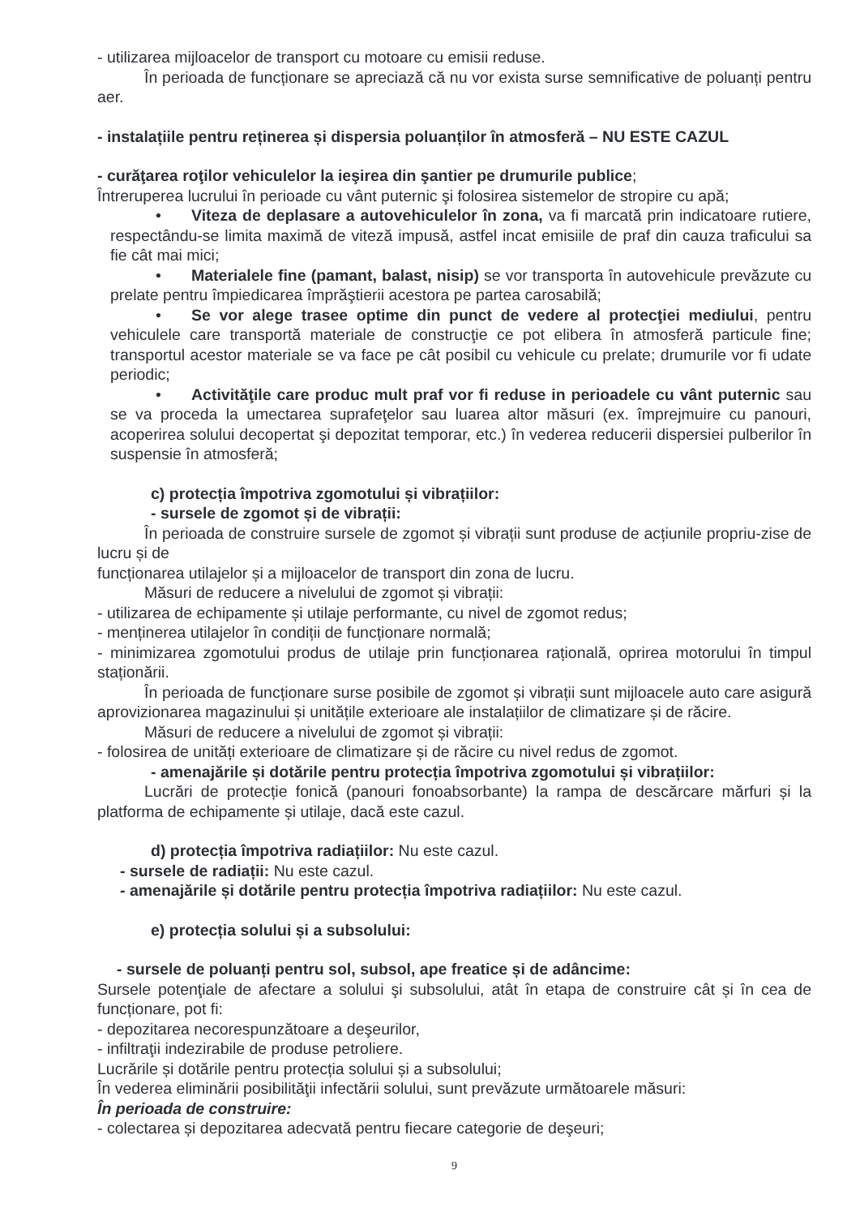- utilizarea mijloacelor de transport cu motoare cu emisii reduse.
În perioada de funcționare se apreciază că nu vor exista surse semnificative de poluanți pentru aer.
- instalațiile pentru reținerea și dispersia poluanților în atmosferă – NU ESTE CAZUL
- curăţarea roţilor vehiculelor la ieşirea din şantier pe drumurile publice;
Întreruperea lucrului în perioade cu vânt puternic şi folosirea sistemelor de stropire cu apă;
• Viteza de deplasare a autovehiculelor în zona, va fi marcată prin indicatoare rutiere, respectându-se limita maximă de viteză impusă, astfel incat emisiile de praf din cauza traficului sa fie cât mai mici;
• Materialele fine (pamant, balast, nisip) se vor transporta în autovehicule prevăzute cu prelate pentru împiedicarea împrăştierii acestora pe partea carosabilă;
• Se vor alege trasee optime din punct de vedere al protecţiei mediului, pentru vehiculele care transportă materiale de construcţie ce pot elibera în atmosferă particule fine; transportul acestor materiale se va face pe cât posibil cu vehicule cu prelate; drumurile vor fi udate periodic;
• Activităţile care produc mult praf vor fi reduse in perioadele cu vânt puternic sau se va proceda la umectarea suprafeţelor sau luarea altor măsuri (ex. împrejmuire cu panouri, acoperirea solului decopertat şi depozitat temporar, etc.) în vederea reducerii dispersiei pulberilor în suspensie în atmosferă;
c) protecția împotriva zgomotului și vibrațiilor:
- sursele de zgomot și de vibrații:
În perioada de construire sursele de zgomot și vibrații sunt produse de acțiunile propriu-zise de lucru și de
funcționarea utilajelor și a mijloacelor de transport din zona de lucru.
Măsuri de reducere a nivelului de zgomot și vibrații:
- utilizarea de echipamente și utilaje performante, cu nivel de zgomot redus;
- menținerea utilajelor în condiții de funcționare normală;
- minimizarea zgomotului produs de utilaje prin funcționarea rațională, oprirea motorului în timpul staționării.
În perioada de funcționare surse posibile de zgomot și vibrații sunt mijloacele auto care asigură aprovizionarea magazinului și unitățile exterioare ale instalațiilor de climatizare și de răcire.
Măsuri de reducere a nivelului de zgomot și vibrații:
- folosirea de unități exterioare de climatizare și de răcire cu nivel redus de zgomot.
- amenajările și dotările pentru protecția împotriva zgomotului și vibrațiilor:
Lucrări de protecție fonică (panouri fonoabsorbante) la rampa de descărcare mărfuri și la platforma de echipamente și utilaje, dacă este cazul.
d) protecția împotriva radiațiilor: Nu este cazul.
- sursele de radiații: Nu este cazul.
- amenajările și dotările pentru protecția împotriva radiațiilor: Nu este cazul.
e) protecția solului și a subsolului:
- sursele de poluanți pentru sol, subsol, ape freatice și de adâncime:
Sursele potenţiale de afectare a solului şi subsolului, atât în etapa de construire cât și în cea de funcționare, pot fi:
- depozitarea necorespunzătoare a deşeurilor,
- infiltraţii indezirabile de produse petroliere.
Lucrările și dotările pentru protecția solului și a subsolului;
În vederea eliminării posibilităţii infectării solului, sunt prevăzute următoarele măsuri:
În perioada de construire:
- colectarea și depozitarea adecvată pentru fiecare categorie de deşeuri;
9